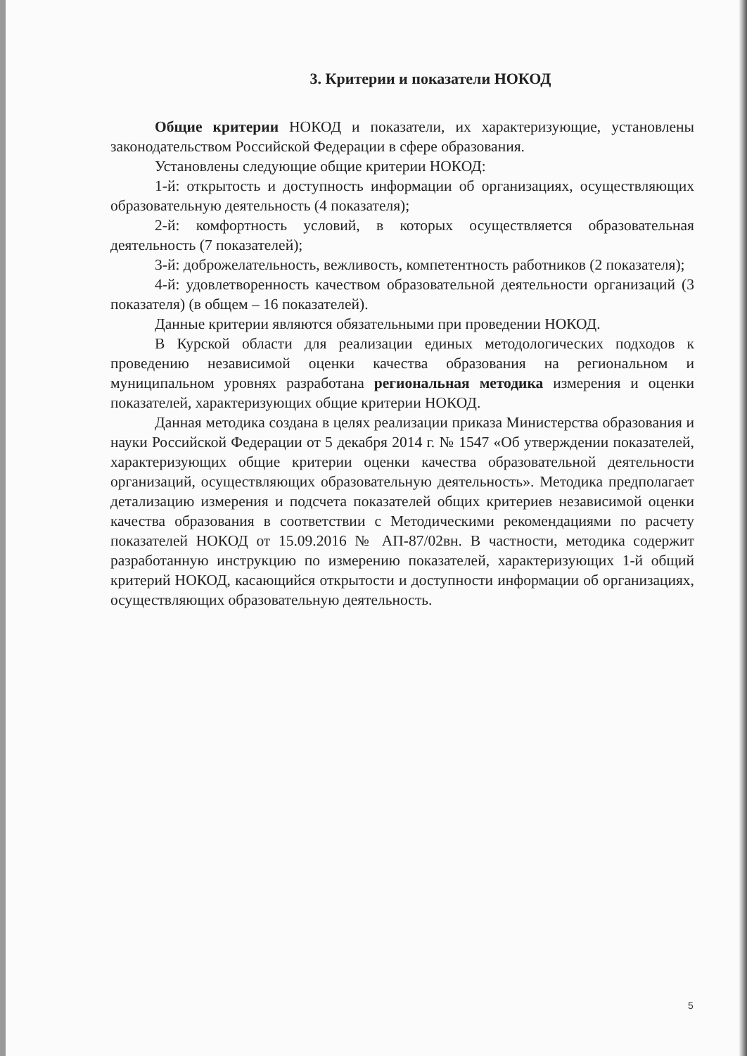3. Критерии и показатели НОКОД
Общие критерии НОКОД и показатели, их характеризующие, установлены законодательством Российской Федерации в сфере образования.
Установлены следующие общие критерии НОКОД:
1-й: открытость и доступность информации об организациях, осуществляющих образовательную деятельность (4 показателя);
2-й: комфортность условий, в которых осуществляется образовательная деятельность (7 показателей);
3-й: доброжелательность, вежливость, компетентность работников (2 показателя);
4-й: удовлетворенность качеством образовательной деятельности организаций (3 показателя) (в общем – 16 показателей).
Данные критерии являются обязательными при проведении НОКОД.
В Курской области для реализации единых методологических подходов к проведению независимой оценки качества образования на региональном и муниципальном уровнях разработана региональная методика измерения и оценки показателей, характеризующих общие критерии НОКОД.
Данная методика создана в целях реализации приказа Министерства образования и науки Российской Федерации от 5 декабря 2014 г. № 1547 «Об утверждении показателей, характеризующих общие критерии оценки качества образовательной деятельности организаций, осуществляющих образовательную деятельность». Методика предполагает детализацию измерения и подсчета показателей общих критериев независимой оценки качества образования в соответствии с Методическими рекомендациями по расчету показателей НОКОД от 15.09.2016 № АП-87/02вн. В частности, методика содержит разработанную инструкцию по измерению показателей, характеризующих 1-й общий критерий НОКОД, касающийся открытости и доступности информации об организациях, осуществляющих образовательную деятельность.
5